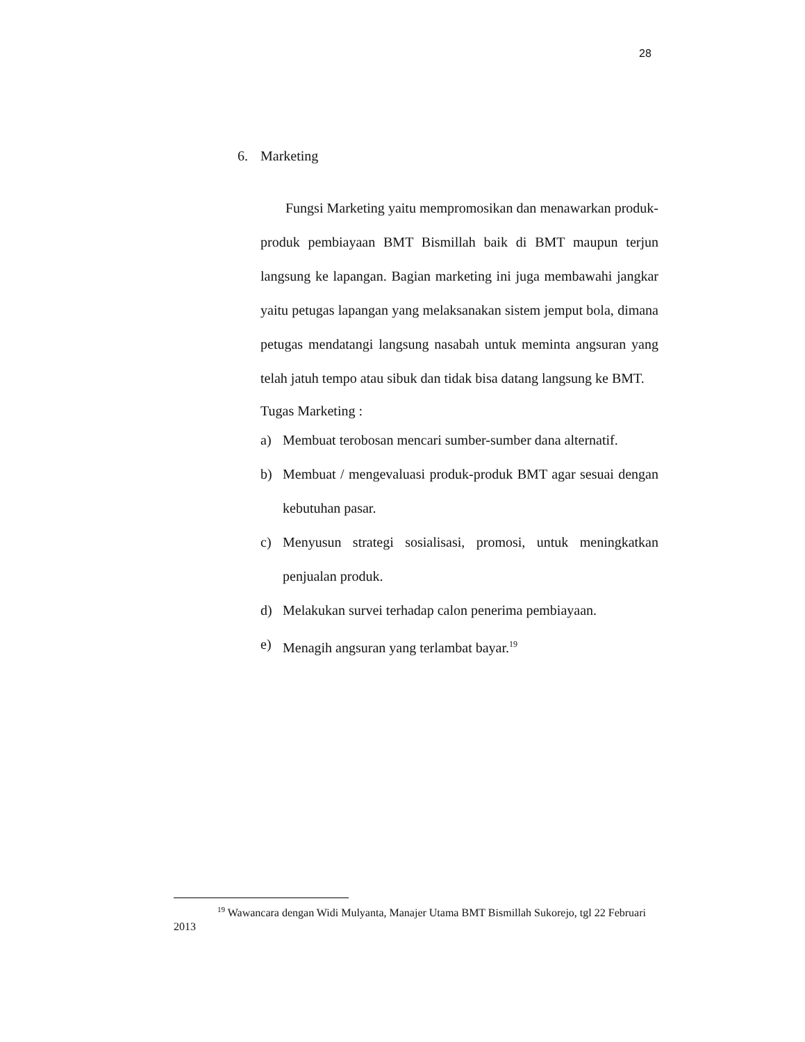28
6. Marketing
Fungsi Marketing yaitu mempromosikan dan menawarkan produk-produk pembiayaan BMT Bismillah baik di BMT maupun terjun langsung ke lapangan. Bagian marketing ini juga membawahi jangkar yaitu petugas lapangan yang melaksanakan sistem jemput bola, dimana petugas mendatangi langsung nasabah untuk meminta angsuran yang telah jatuh tempo atau sibuk dan tidak bisa datang langsung ke BMT.
Tugas Marketing :
a) Membuat terobosan mencari sumber-sumber dana alternatif.
b) Membuat / mengevaluasi produk-produk BMT agar sesuai dengan kebutuhan pasar.
c) Menyusun strategi sosialisasi, promosi, untuk meningkatkan penjualan produk.
d) Melakukan survei terhadap calon penerima pembiayaan.
e) Menagih angsuran yang terlambat bayar.<sup>19</sup>
<sup>19</sup> Wawancara dengan Widi Mulyanta, Manajer Utama BMT Bismillah Sukorejo, tgl 22 Februari 2013